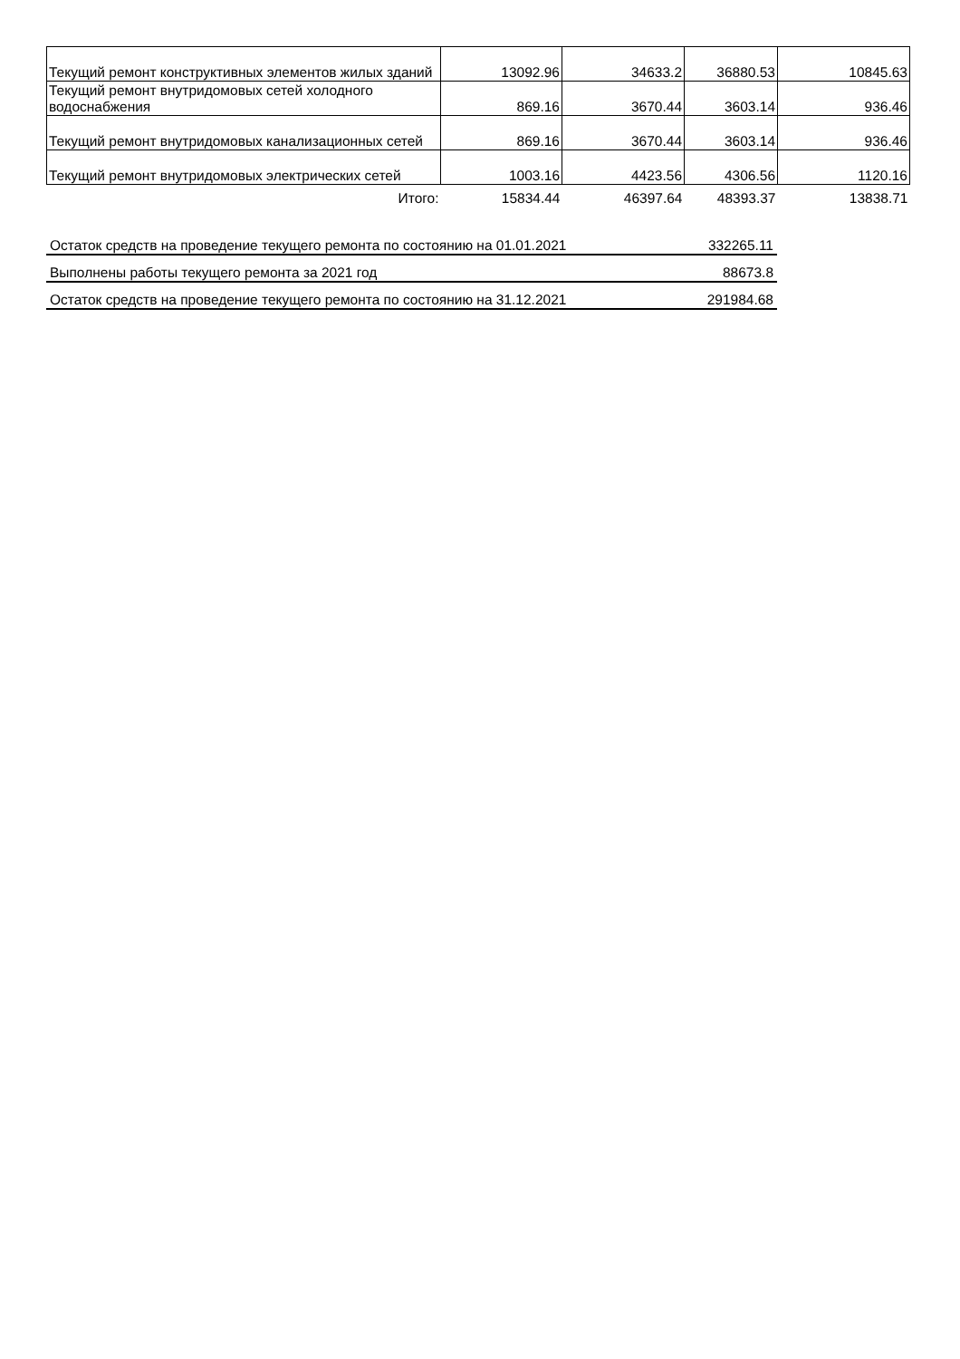| Текущий ремонт конструктивных элементов жилых зданий | 13092.96 | 34633.2 | 36880.53 | 10845.63 |
| Текущий ремонт внутридомовых сетей холодного водоснабжения | 869.16 | 3670.44 | 3603.14 | 936.46 |
| Текущий ремонт внутридомовых канализационных сетей | 869.16 | 3670.44 | 3603.14 | 936.46 |
| Текущий ремонт внутридомовых электрических сетей | 1003.16 | 4423.56 | 4306.56 | 1120.16 |
| Итого: | 15834.44 | 46397.64 | 48393.37 | 13838.71 |
| Остаток средств на проведение текущего ремонта по состоянию на 01.01.2021 | 332265.11 |
| Выполнены работы текущего ремонта за 2021 год | 88673.8 |
| Остаток средств на проведение текущего ремонта по состоянию на 31.12.2021 | 291984.68 |